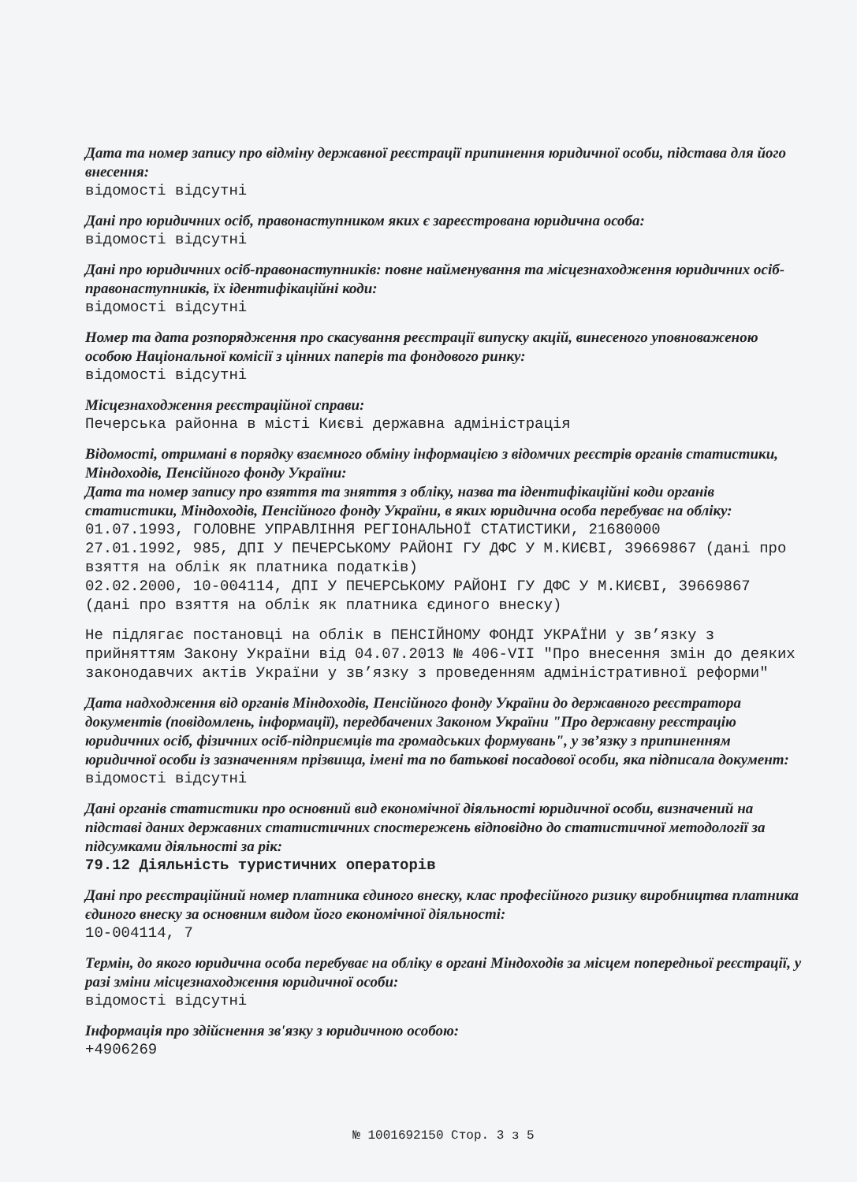Дата та номер запису про відміну державної реєстрації припинення юридичної особи, підстава для його внесення:
відомості відсутні
Дані про юридичних осіб, правонаступником яких є зареєстрована юридична особа:
відомості відсутні
Дані про юридичних осіб-правонаступників: повне найменування та місцезнаходження юридичних осіб-правонаступників, їх ідентифікаційні коди:
відомості відсутні
Номер та дата розпорядження про скасування реєстрації випуску акцій, винесеного уповноваженою особою Національної комісії з цінних паперів та фондового ринку:
відомості відсутні
Місцезнаходження реєстраційної справи:
Печерська районна в місті Києві державна адміністрація
Відомості, отримані в порядку взаємного обміну інформацією з відомчих реєстрів органів статистики, Міндоходів, Пенсійного фонду України:
Дата та номер запису про взяття та зняття з обліку, назва та ідентифікаційні коди органів статистики, Міндоходів, Пенсійного фонду України, в яких юридична особа перебуває на обліку:
01.07.1993, ГОЛОВНЕ УПРАВЛІННЯ РЕГІОНАЛЬНОЇ СТАТИСТИКИ, 21680000
27.01.1992, 985, ДПІ У ПЕЧЕРСЬКОМУ РАЙОНІ ГУ ДФС У М.КИЄВІ, 39669867 (дані про взяття на облік як платника податків)
02.02.2000, 10-004114, ДПІ У ПЕЧЕРСЬКОМУ РАЙОНІ ГУ ДФС У М.КИЄВІ, 39669867 (дані про взяття на облік як платника єдиного внеску)
Не підлягає постановці на облік в ПЕНСІЙНОМУ ФОНДІ УКРАЇНИ у зв’язку з прийняттям Закону України від 04.07.2013 № 406-VII "Про внесення змін до деяких законодавчих актів України у зв’язку з проведенням адміністративної реформи"
Дата надходження від органів Міндоходів, Пенсійного фонду України до державного реєстратора документів (повідомлень, інформації), передбачених Законом України "Про державну реєстрацію юридичних осіб, фізичних осіб-підприємців та громадських формувань", у зв’язку з припиненням юридичної особи із зазначенням прізвища, імені та по батькові посадової особи, яка підписала документ:
відомості відсутні
Дані органів статистики про основний вид економічної діяльності юридичної особи, визначений на підставі даних державних статистичних спостережень відповідно до статистичної методології за підсумками діяльності за рік:
79.12 Діяльність туристичних операторів
Дані про реєстраційний номер платника єдиного внеску, клас професійного ризику виробництва платника єдиного внеску за основним видом його економічної діяльності:
10-004114, 7
Термін, до якого юридична особа перебуває на обліку в органі Міндоходів за місцем попередньої реєстрації, у разі зміни місцезнаходження юридичної особи:
відомості відсутні
Інформація про здійснення зв'язку з юридичною особою:
+4906269
№ 1001692150 Стор. 3 з 5